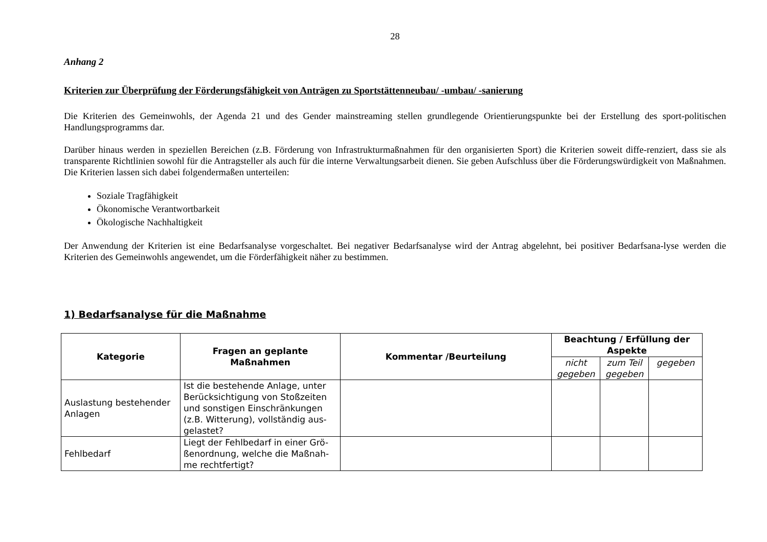28
Anhang 2
Kriterien zur Überprüfung der Förderungsfähigkeit von Anträgen zu Sportstättenneubau/ -umbau/ -sanierung
Die Kriterien des Gemeinwohls, der Agenda 21 und des Gender mainstreaming stellen grundlegende Orientierungspunkte bei der Erstellung des sport-politischen Handlungsprogramms dar.
Darüber hinaus werden in speziellen Bereichen (z.B. Förderung von Infrastrukturmaßnahmen für den organisierten Sport) die Kriterien soweit diffe-renziert, dass sie als transparente Richtlinien sowohl für die Antragsteller als auch für die interne Verwaltungsarbeit dienen. Sie geben Aufschluss über die Förderungswürdigkeit von Maßnahmen. Die Kriterien lassen sich dabei folgendermaßen unterteilen:
Soziale Tragfähigkeit
Ökonomische Verantwortbarkeit
Ökologische Nachhaltigkeit
Der Anwendung der Kriterien ist eine Bedarfsanalyse vorgeschaltet. Bei negativer Bedarfsanalyse wird der Antrag abgelehnt, bei positiver Bedarfsana-lyse werden die Kriterien des Gemeinwohls angewendet, um die Förderfähigkeit näher zu bestimmen.
1) Bedarfsanalyse für die Maßnahme
| Kategorie | Fragen an geplante Maßnahmen | Kommentar /Beurteilung | Beachtung / Erfüllung der Aspekte | | |
| --- | --- | --- | --- | --- | --- |
| | | | nicht gegeben | zum Teil gegeben | gegeben |
| Auslastung bestehender Anlagen | Ist die bestehende Anlage, unter Berücksichtigung von Stoßzeiten und sonstigen Einschränkungen (z.B. Witterung), vollständig aus-gelastet? | | | | |
| Fehlbedarf | Liegt der Fehlbedarf in einer Grö-ßenordnung, welche die Maßnah-me rechtfertigt? | | | | |